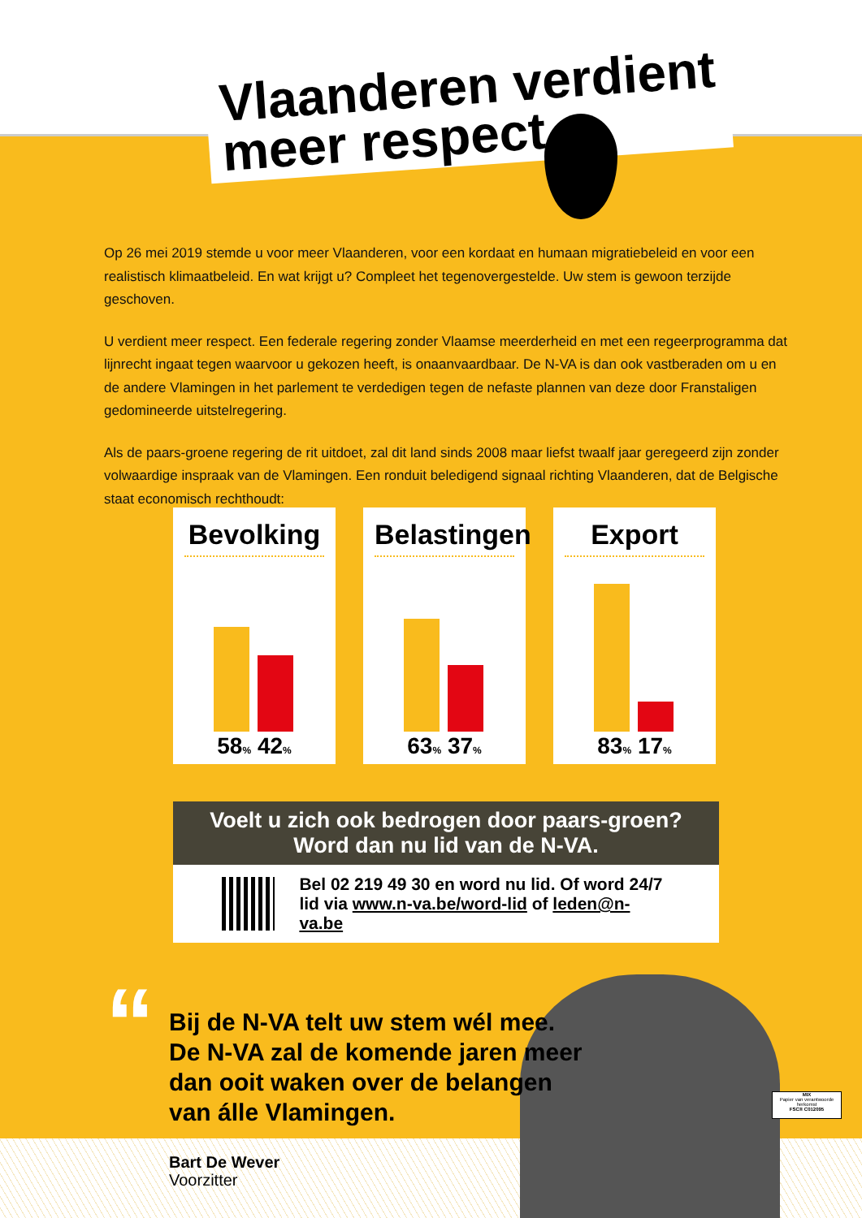Vlaanderen verdient
meer respect
Op 26 mei 2019 stemde u voor meer Vlaanderen, voor een kordaat en humaan migratiebeleid en voor een realistisch klimaatbeleid. En wat krijgt u? Compleet het tegenovergestelde. Uw stem is gewoon terzijde geschoven.
U verdient meer respect. Een federale regering zonder Vlaamse meerderheid en met een regeerprogramma dat lijnrecht ingaat tegen waarvoor u gekozen heeft, is onaanvaardbaar. De N-VA is dan ook vastberaden om u en de andere Vlamingen in het parlement te verdedigen tegen de nefaste plannen van deze door Franstaligen gedomineerde uitstelregering.
Als de paars-groene regering de rit uitdoet, zal dit land sinds 2008 maar liefst twaalf jaar geregeerd zijn zonder volwaardige inspraak van de Vlamingen. Een ronduit beledigend signaal richting Vlaanderen, dat de Belgische staat economisch rechthoudt:
Bevolking
58% 42%
Belastingen
63% 37%
Export
83% 17%
Voelt u zich ook bedrogen door paars-groen?
Word dan nu lid van de N-VA.
Bel 02 219 49 30 en word nu lid. Of word 24/7
lid via www.n-va.be/word-lid of leden@n-va.be
“
Bij de N-VA telt uw stem wél mee.
De N-VA zal de komende jaren meer
dan ooit waken over de belangen
van álle Vlamingen.
Bart De Wever
Voorzitter
MIX
Papier van verantwoorde herkomst
FSC® C012095